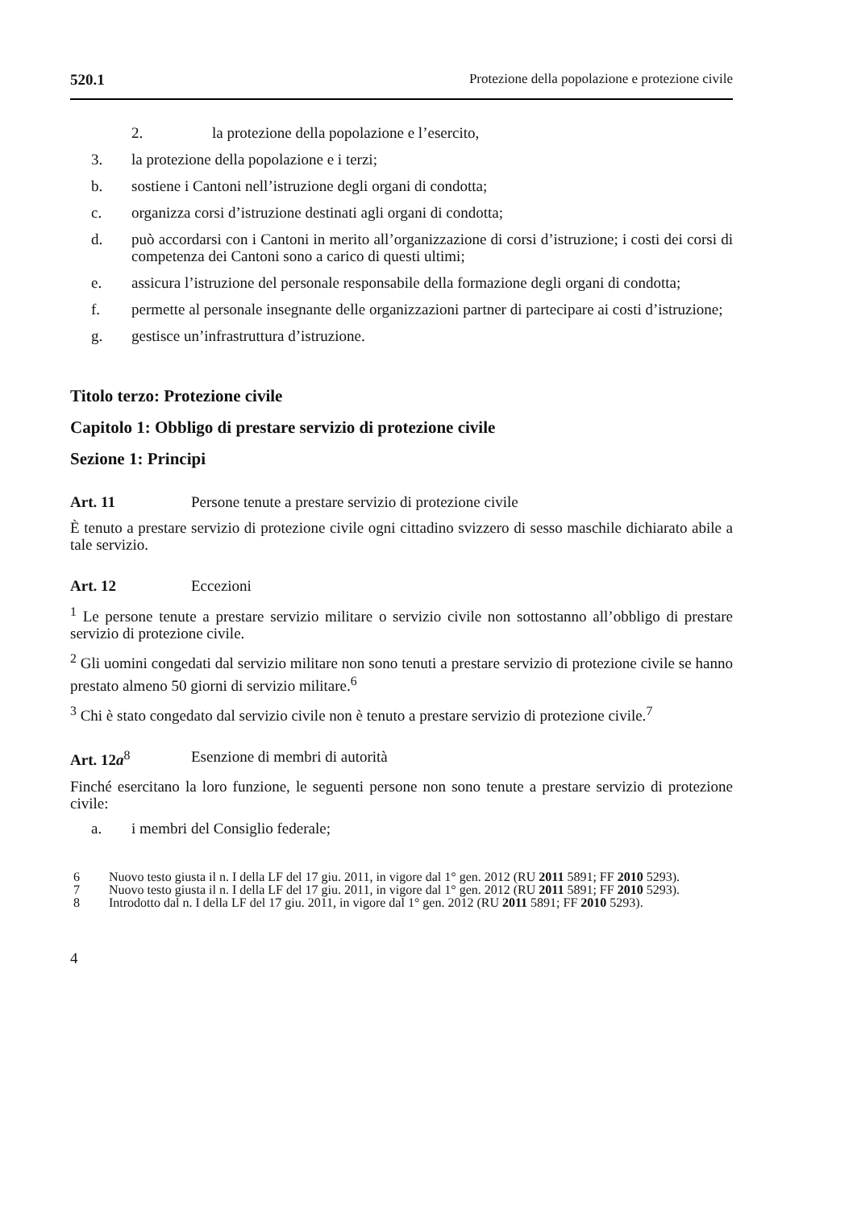520.1 Protezione della popolazione e protezione civile
2. la protezione della popolazione e l’esercito,
3. la protezione della popolazione e i terzi;
b. sostiene i Cantoni nell’istruzione degli organi di condotta;
c. organizza corsi d’istruzione destinati agli organi di condotta;
d. può accordarsi con i Cantoni in merito all’organizzazione di corsi d’istruzione; i costi dei corsi di competenza dei Cantoni sono a carico di questi ultimi;
e. assicura l’istruzione del personale responsabile della formazione degli organi di condotta;
f. permette al personale insegnante delle organizzazioni partner di partecipare ai costi d’istruzione;
g. gestisce un’infrastruttura d’istruzione.
Titolo terzo: Protezione civile
Capitolo 1: Obbligo di prestare servizio di protezione civile
Sezione 1: Principi
Art. 11 Persone tenute a prestare servizio di protezione civile
È tenuto a prestare servizio di protezione civile ogni cittadino svizzero di sesso maschile dichiarato abile a tale servizio.
Art. 12 Eccezioni
<sup>1</sup> Le persone tenute a prestare servizio militare o servizio civile non sottostanno all’obbligo di prestare servizio di protezione civile.
<sup>2</sup> Gli uomini congedati dal servizio militare non sono tenuti a prestare servizio di protezione civile se hanno prestato almeno 50 giorni di servizio militare.<sup>6</sup>
<sup>3</sup> Chi è stato congedato dal servizio civile non è tenuto a prestare servizio di protezione civile.<sup>7</sup>
Art. 12a<sup>8</sup> Esenzione di membri di autorità
Finché esercitano la loro funzione, le seguenti persone non sono tenute a prestare servizio di protezione civile:
a. i membri del Consiglio federale;
6 Nuovo testo giusta il n. I della LF del 17 giu. 2011, in vigore dal 1° gen. 2012 (RU 2011 5891; FF 2010 5293).
7 Nuovo testo giusta il n. I della LF del 17 giu. 2011, in vigore dal 1° gen. 2012 (RU 2011 5891; FF 2010 5293).
8 Introdotto dal n. I della LF del 17 giu. 2011, in vigore dal 1° gen. 2012 (RU 2011 5891; FF 2010 5293).
4